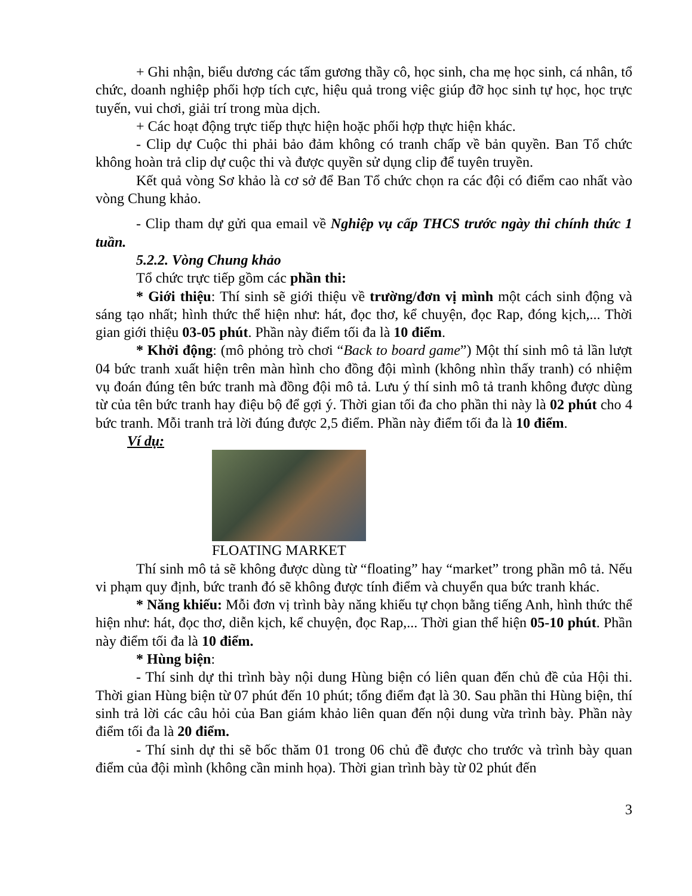+ Ghi nhận, biểu dương các tấm gương thầy cô, học sinh, cha mẹ học sinh, cá nhân, tổ chức, doanh nghiệp phối hợp tích cực, hiệu quả trong việc giúp đỡ học sinh tự học, học trực tuyến, vui chơi, giải trí trong mùa dịch.
+ Các hoạt động trực tiếp thực hiện hoặc phối hợp thực hiện khác.
- Clip dự Cuộc thi phải bảo đảm không có tranh chấp về bản quyền. Ban Tổ chức không hoàn trả clip dự cuộc thi và được quyền sử dụng clip để tuyên truyền.
Kết quả vòng Sơ khảo là cơ sở để Ban Tổ chức chọn ra các đội có điểm cao nhất vào vòng Chung khảo.
- Clip tham dự gửi qua email về Nghiệp vụ cấp THCS trước ngày thi chính thức 1 tuần.
5.2.2. Vòng Chung khảo
Tổ chức trực tiếp gồm các phần thi:
* Giới thiệu: Thí sinh sẽ giới thiệu về trường/đơn vị mình một cách sinh động và sáng tạo nhất; hình thức thể hiện như: hát, đọc thơ, kể chuyện, đọc Rap, đóng kịch,... Thời gian giới thiệu 03-05 phút. Phần này điểm tối đa là 10 điểm.
* Khởi động: (mô phỏng trò chơi “Back to board game”) Một thí sinh mô tả lần lượt 04 bức tranh xuất hiện trên màn hình cho đồng đội mình (không nhìn thấy tranh) có nhiệm vụ đoán đúng tên bức tranh mà đồng đội mô tả. Lưu ý thí sinh mô tả tranh không được dùng từ của tên bức tranh hay điệu bộ để gợi ý. Thời gian tối đa cho phần thi này là 02 phút cho 4 bức tranh. Mỗi tranh trả lời đúng được 2,5 điểm. Phần này điểm tối đa là 10 điểm.
Ví dụ:
FLOATING MARKET
Thí sinh mô tả sẽ không được dùng từ “floating” hay “market” trong phần mô tả. Nếu vi phạm quy định, bức tranh đó sẽ không được tính điểm và chuyển qua bức tranh khác.
* Năng khiếu: Mỗi đơn vị trình bày năng khiếu tự chọn bằng tiếng Anh, hình thức thể hiện như: hát, đọc thơ, diễn kịch, kể chuyện, đọc Rap,... Thời gian thể hiện 05-10 phút. Phần này điểm tối đa là 10 điểm.
* Hùng biện:
- Thí sinh dự thi trình bày nội dung Hùng biện có liên quan đến chủ đề của Hội thi. Thời gian Hùng biện từ 07 phút đến 10 phút; tổng điểm đạt là 30. Sau phần thi Hùng biện, thí sinh trả lời các câu hỏi của Ban giám khảo liên quan đến nội dung vừa trình bày. Phần này điểm tối đa là 20 điểm.
- Thí sinh dự thi sẽ bốc thăm 01 trong 06 chủ đề được cho trước và trình bày quan điểm của đội mình (không cần minh họa). Thời gian trình bày từ 02 phút đến
3